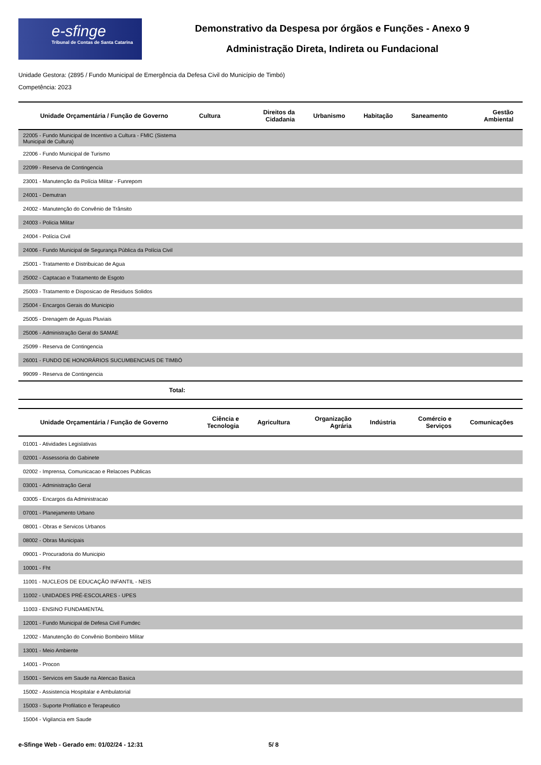e-sfinge
Tribunal de Contas de Santa Catarina
Demonstrativo da Despesa por órgãos e Funções - Anexo 9
Administração Direta, Indireta ou Fundacional
Unidade Gestora: (2895 / Fundo Municipal de Emergência da Defesa Civil do Município de Timbó)
Competência: 2023
| Unidade Orçamentária / Função de Governo | Cultura | Direitos da Cidadania | Urbanismo | Habitação | Saneamento | Gestão Ambiental |
| --- | --- | --- | --- | --- | --- | --- |
| 22005 - Fundo Municipal de Incentivo a Cultura - FMIC (Sistema Municipal de Cultura) | | | | | | |
| 22006 - Fundo Municipal de Turismo | | | | | | |
| 22099 - Reserva de Contingencia | | | | | | |
| 23001 - Manutenção da Polícia Militar - Funrepom | | | | | | |
| 24001 - Demutran | | | | | | |
| 24002 - Manutenção do Convênio de Trânsito | | | | | | |
| 24003 - Policia Militar | | | | | | |
| 24004 - Polícia Civil | | | | | | |
| 24006 - Fundo Municipal de Segurança Pública da Polícia Civil | | | | | | |
| 25001 - Tratamento e Distribuicao de Agua | | | | | | |
| 25002 - Captacao e Tratamento de Esgoto | | | | | | |
| 25003 - Tratamento e Disposicao de Residuos Solidos | | | | | | |
| 25004 - Encargos Gerais do Municipio | | | | | | |
| 25005 - Drenagem de Aguas Pluviais | | | | | | |
| 25006 - Administração Geral do SAMAE | | | | | | |
| 25099 - Reserva de Contingencia | | | | | | |
| 26001 - FUNDO DE HONORÁRIOS SUCUMBENCIAIS DE TIMBÓ | | | | | | |
| 99099 - Reserva de Contingencia | | | | | | |
| Total: | | | | | | |
| Unidade Orçamentária / Função de Governo | Ciência e Tecnologia | Agricultura | Organização Agrária | Indústria | Comércio e Serviços | Comunicações |
| --- | --- | --- | --- | --- | --- | --- |
| 01001 - Atividades Legislativas | | | | | | |
| 02001 - Assessoria do Gabinete | | | | | | |
| 02002 - Imprensa, Comunicacao e Relacoes Publicas | | | | | | |
| 03001 - Administração Geral | | | | | | |
| 03005 - Encargos da Administracao | | | | | | |
| 07001 - Planejamento Urbano | | | | | | |
| 08001 - Obras e Servicos Urbanos | | | | | | |
| 08002 - Obras Municipais | | | | | | |
| 09001 - Procuradoria do Municipio | | | | | | |
| 10001 - Fht | | | | | | |
| 11001 - NUCLEOS DE EDUCAÇÃO INFANTIL - NEIS | | | | | | |
| 11002 - UNIDADES PRÉ-ESCOLARES - UPES | | | | | | |
| 11003 - ENSINO FUNDAMENTAL | | | | | | |
| 12001 - Fundo Municipal de Defesa Civil Fumdec | | | | | | |
| 12002 - Manutenção do Convênio Bombeiro Militar | | | | | | |
| 13001 - Meio Ambiente | | | | | | |
| 14001 - Procon | | | | | | |
| 15001 - Servicos em Saude na Atencao Basica | | | | | | |
| 15002 - Assistencia Hospitalar e Ambulatorial | | | | | | |
| 15003 - Suporte Profilatico e Terapeutico | | | | | | |
| 15004 - Vigilancia em Saude | | | | | | |
e-Sfinge Web - Gerado em: 01/02/24 - 12:31 5/ 8